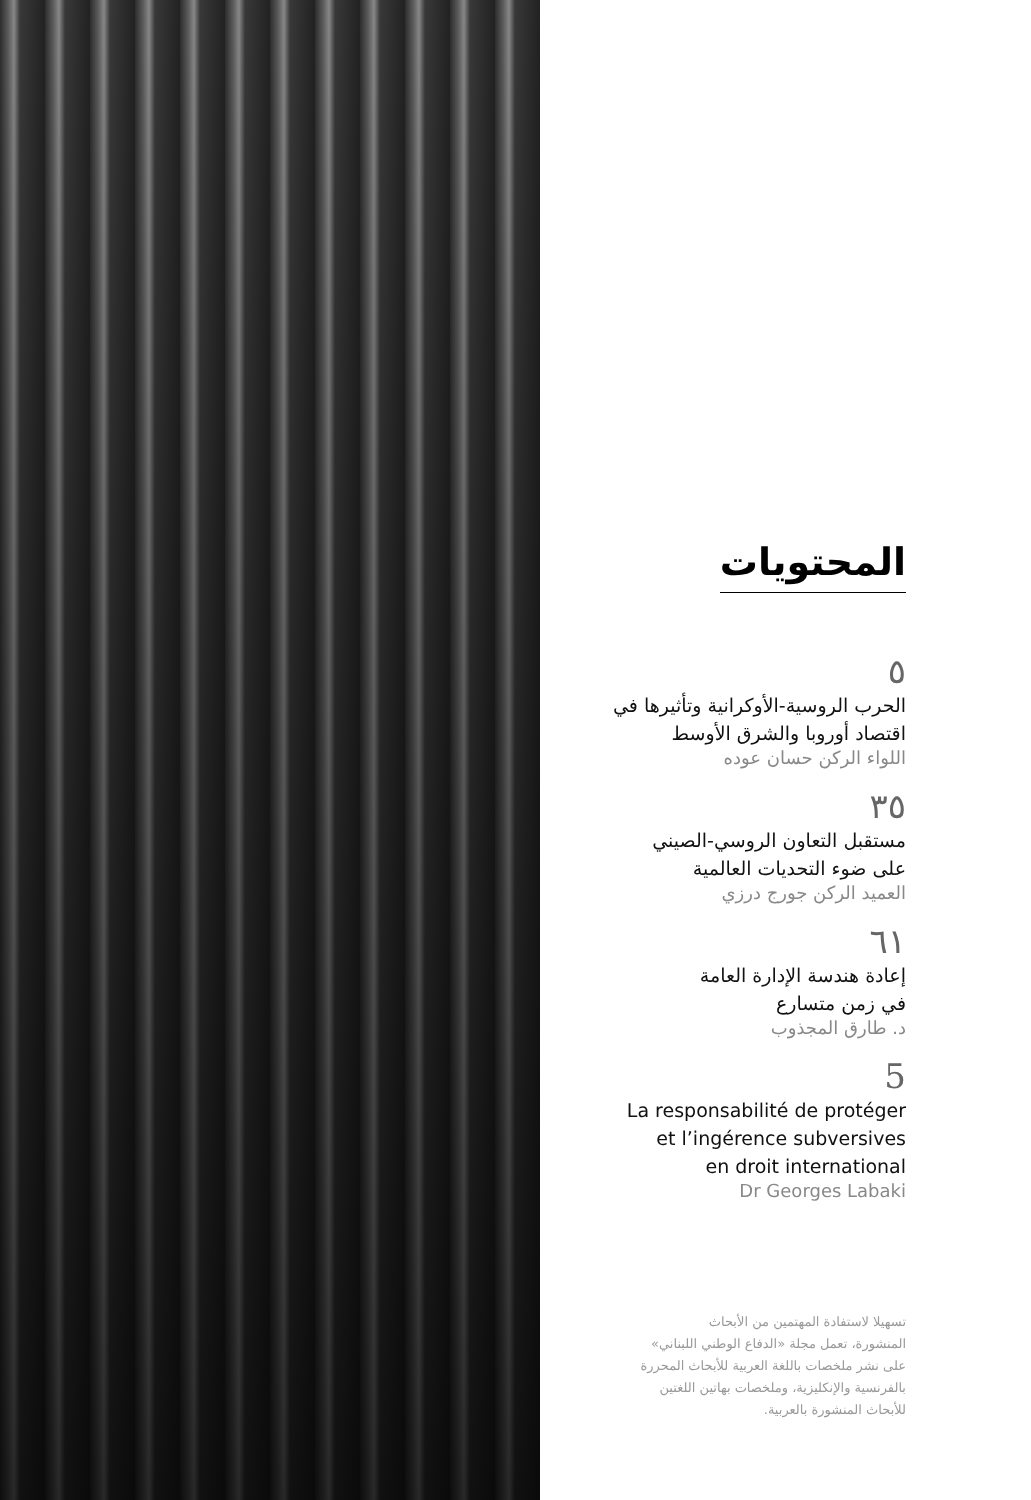المحتويات
٥
الحرب الروسية-الأوكرانية وتأثيرها في
اقتصاد أوروبا والشرق الأوسط
اللواء الركن حسان عوده
٣٥
مستقبل التعاون الروسي-الصيني
على ضوء التحديات العالمية
العميد الركن جورج درزي
٦١
إعادة هندسة الإدارة العامة
في زمن متسارع
د. طارق المجذوب
5
La responsabilité de protéger
et l’ingérence subversives
en droit international
Dr Georges Labaki
تسهيلا لاستفادة المهتمين من الأبحاث
المنشورة، تعمل مجلة «الدفاع الوطني اللبناني»
على نشر ملخصات باللغة العربية للأبحاث المحررة
بالفرنسية والإنكليزية، وملخصات بهاتين اللغتين
للأبحاث المنشورة بالعربية.